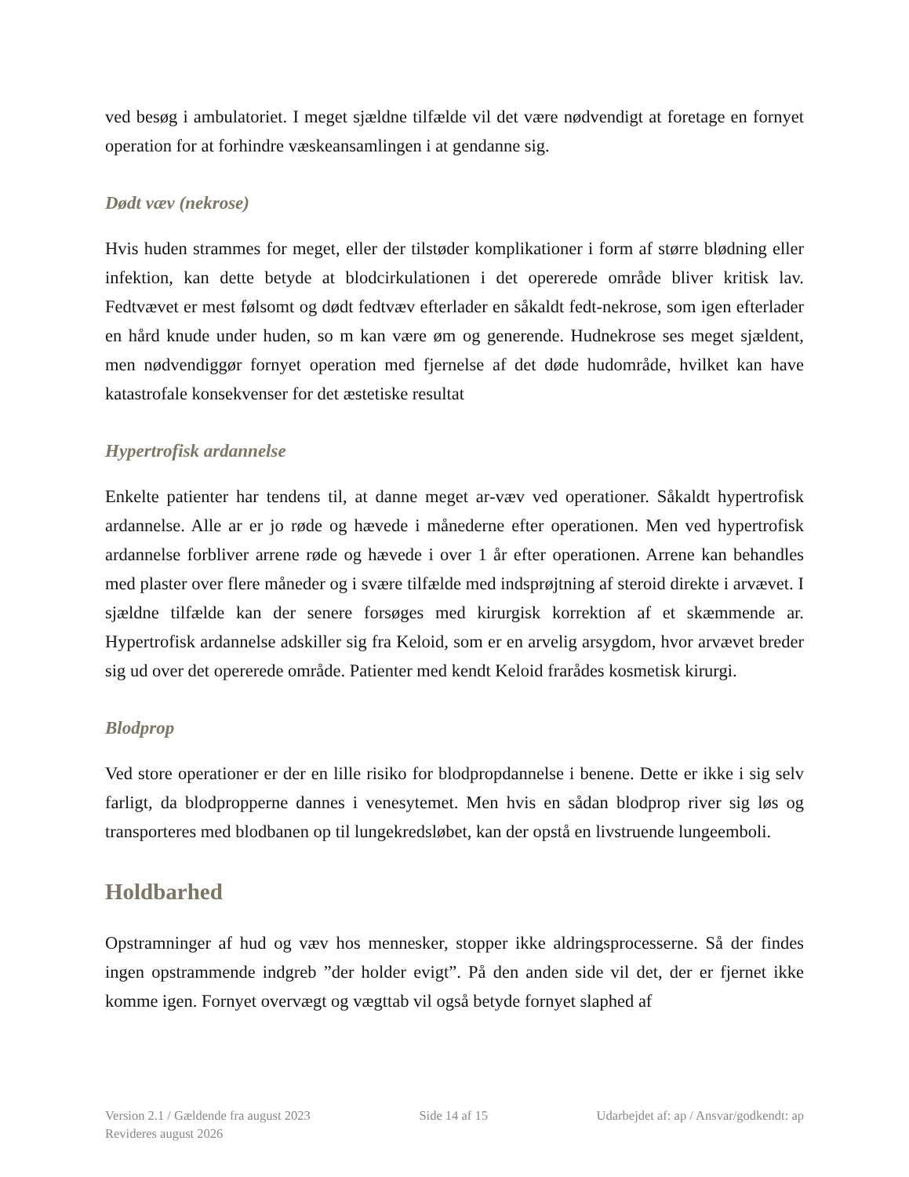ved besøg i ambulatoriet. I meget sjældne tilfælde vil det være nødvendigt at foretage en fornyet operation for at forhindre væskeansamlingen i at gendanne sig.
Dødt væv (nekrose)
Hvis huden strammes for meget, eller der tilstøder komplikationer i form af større blødning eller infektion, kan dette betyde at blodcirkulationen i det opererede område bliver kritisk lav. Fedtvævet er mest følsomt og dødt fedtvæv efterlader en såkaldt fedt-nekrose, som igen efterlader en hård knude under huden, so m kan være øm og generende. Hudnekrose ses meget sjældent, men nødvendiggør fornyet operation med fjernelse af det døde hudområde, hvilket kan have katastrofale konsekvenser for det æstetiske resultat
Hypertrofisk ardannelse
Enkelte patienter har tendens til, at danne meget ar-væv ved operationer. Såkaldt hypertrofisk ardannelse. Alle ar er jo røde og hævede i månederne efter operationen. Men ved hypertrofisk ardannelse forbliver arrene røde og hævede i over 1 år efter operationen. Arrene kan behandles med plaster over flere måneder og i svære tilfælde med indsprøjtning af steroid direkte i arvævet. I sjældne tilfælde kan der senere forsøges med kirurgisk korrektion af et skæmmende ar. Hypertrofisk ardannelse adskiller sig fra Keloid, som er en arvelig arsygdom, hvor arvævet breder sig ud over det opererede område. Patienter med kendt Keloid frarådes kosmetisk kirurgi.
Blodprop
Ved store operationer er der en lille risiko for blodpropdannelse i benene. Dette er ikke i sig selv farligt, da blodpropperne dannes i venesytemet. Men hvis en sådan blodprop river sig løs og transporteres med blodbanen op til lungekredsløbet, kan der opstå en livstruende lungeemboli.
Holdbarhed
Opstramninger af hud og væv hos mennesker, stopper ikke aldringsprocesserne. Så der findes ingen opstrammende indgreb ”der holder evigt”. På den anden side vil det, der er fjernet ikke komme igen. Fornyet overvægt og vægttab vil også betyde fornyet slaphed af
Version 2.1 / Gældende fra august 2023
Revideres august 2026
Side 14 af 15 Udarbejdet af: ap / Ansvar/godkendt: ap